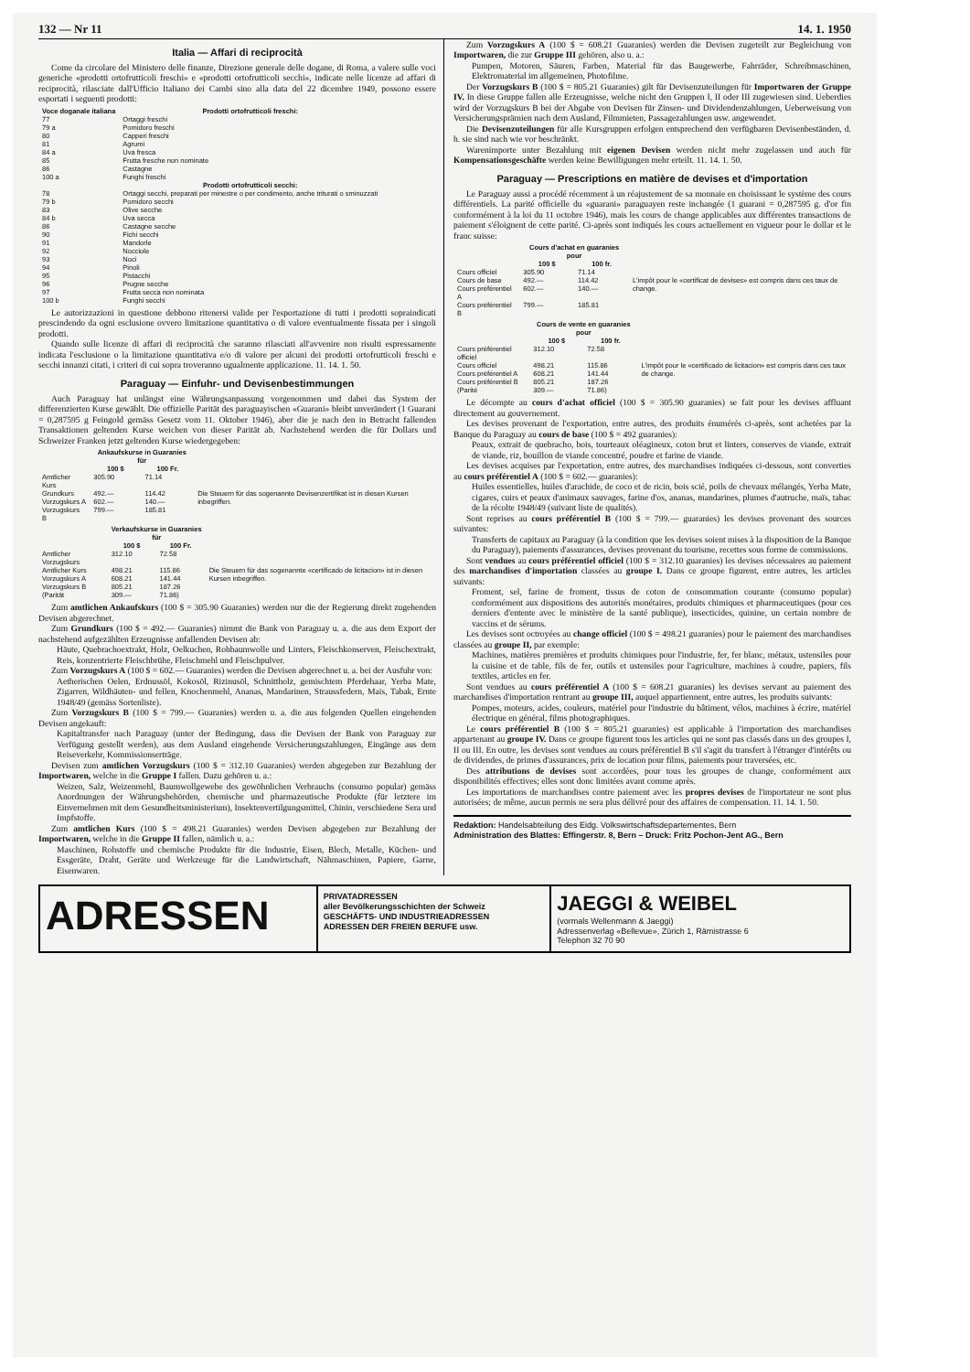132 — Nr 11 14. 1. 1950
Italia — Affari di reciprocità
Come da circolare del Ministero delle finanze, Direzione generale delle dogane, di Roma, a valere sulle voci generiche «prodotti ortofrutticoli freschi» e «prodotti ortofrutticoli secchi», indicate nelle licenze ad affari di reciprocità, rilasciate dall'Ufficio Italiano dei Cambi sino alla data del 22 dicembre 1949, possono essere esportati i seguenti prodotti:
| Voce doganale italiana | Prodotti ortofrutticoli freschi: |
| --- | --- |
| 77 | Ortaggi freschi |
| 79 a | Pomidoro freschi |
| 80 | Capperi freschi |
| 81 | Agrumi |
| 84 a | Uva fresca |
| 85 | Frutta fresche non nominate |
| 86 | Castagne |
| 100 a | Funghi freschi |
| | Prodotti ortofrutticoli secchi: |
| 78 | Ortaggi secchi, preparati per minestre o per condimento, anche triturati o sminuzzati |
| 79 b | Pomidoro secchi |
| 83 | Olive secche |
| 84 b | Uva secca |
| 86 | Castagne secche |
| 90 | Fichi secchi |
| 91 | Mandorle |
| 92 | Nocciole |
| 93 | Noci |
| 94 | Pinoli |
| 95 | Pistacchi |
| 96 | Prugne secche |
| 97 | Frutta secca non nominata |
| 100 b | Funghi secchi |
Le autorizzazioni in questione debbono ritenersi valide per l'esportazione di tutti i prodotti sopraindicati prescindendo da ogni esclusione ovvero limitazione quantitativa o di valore eventualmente fissata per i singoli prodotti.
Quando sulle licenze di affari di reciprocità che saranno rilasciati all'avvenire non risulti espressamente indicata l'esclusione o la limitazione quantitativa e/o di valore per alcuni dei prodotti ortofrutticoli freschi e secchi innanzi citati, i criteri di cui sopra troveranno ugualmente applicazione. 11. 14. 1. 50.
Paraguay — Einfuhr- und Devisenbestimmungen
Auch Paraguay hat unlängst eine Währungsanpassung vorgenommen und dabei das System der differenzierten Kurse gewählt. Die offizielle Parität des paraguayischen «Guarani» bleibt unverändert (1 Guarani = 0,287595 g Feingold gemäss Gesetz vom 11. Oktober 1946), aber die je nach den in Betracht fallenden Transaktionen geltenden Kurse weichen von dieser Parität ab. Nachstehend werden die für Dollars und Schweizer Franken jetzt geltenden Kurse wiedergegeben:
| | Ankaufskurse in Guaranies für | | |
| --- | --- | --- | --- |
| | 100 $ | 100 Fr. | |
| Amtlicher Kurs | 305.90 | 71.14 | |
| Grundkurs | 492.— | 114.42 | Die Steuern für das sogenannte Devisenzertifikat ist in diesen Kursen inbegriffen. |
| Vorzugskurs A | 602.— | 140.— | |
| Vorzugskurs B | 799.— | 185.81 | |
| | Verkaufskurse in Guaranies für | | |
| --- | --- | --- | --- |
| | 100 $ | 100 Fr. | |
| Amtlicher Vorzugskurs | 312.10 | 72.58 | |
| Amtlicher Kurs | 498.21 | 115.86 | Die Steuern für das sogenannte «certificado de licitacion» ist in diesen Kursen inbegriffen. |
| Vorzugskurs A | 608.21 | 141.44 | |
| Vorzugskurs B | 805.21 | 187.26 | |
| (Parität | 309.— | 71.86) | |
Zum amtlichen Ankaufskurs (100 $ = 305.90 Guaranies) werden nur die der Regierung direkt zugehenden Devisen abgerechnet.
Zum Grundkurs (100 $ = 492.— Guaranies) nimmt die Bank von Paraguay u. a. die aus dem Export der nachstehend aufgezählten Erzeugnisse anfallenden Devisen ab:
Häute, Quebrachoextrakt, Holz, Oelkuchen, Rohbaumwolle und Linters, Fleischkonserven, Fleischextrakt, Reis, konzentrierte Fleischbrühe, Fleischmehl und Fleischpulver.
Zum Vorzugskurs A (100 $ = 602.— Guaranies) werden die Devisen abgerechnet u. a. bei der Ausfuhr von:
Aetherischen Oelen, Erdnussöl, Kokosöl, Rizinusöl, Schnittholz, gemischtem Pferdehaar, Yerba Mate, Zigarren, Wildhäuten- und fellen, Knochenmehl, Ananas, Mandarinen, Straussfedern, Mais, Tabak, Ernte 1948/49 (gemäss Sortenliste).
Zum Vorzugskurs B (100 $ = 799.— Guaranies) werden u. a. die aus folgenden Quellen eingehenden Devisen angekauft:
Kapitaltransfer nach Paraguay (unter der Bedingung, dass die Devisen der Bank von Paraguay zur Verfügung gestellt werden), aus dem Ausland eingehende Versicherungszahlungen, Eingänge aus dem Reiseverkehr, Kommissionserträge.
Devisen zum amtlichen Vorzugskurs (100 $ = 312.10 Guaranies) werden abgegeben zur Bezahlung der Importwaren, welche in die Gruppe I fallen. Dazu gehören u. a.:
Weizen, Salz, Weizenmehl, Baumwollgewebe des gewöhnlichen Verbrauchs (consumo popular) gemäss Anordnungen der Währungsbehörden, chemische und pharmazeutische Produkte (für letztere im Einvernehmen mit dem Gesundheitsministerium), Insektenvertilgungsmittel, Chinin, verschiedene Sera und Impfstoffe.
Zum amtlichen Kurs (100 $ = 498.21 Guaranies) werden Devisen abgegeben zur Bezahlung der Importwaren, welche in die Gruppe II fallen, nämlich u. a.:
Maschinen, Rohstoffe und chemische Produkte für die Industrie, Eisen, Blech, Metalle, Küchen- und Essgeräte, Draht, Geräte und Werkzeuge für die Landwirtschaft, Nähmaschinen, Papiere, Garne, Eisenwaren.
Zum Vorzugskurs A (100 $ = 608.21 Guaranies) werden die Devisen zugeteilt zur Begleichung von Importwaren, die zur Gruppe III gehören, also u. a.:
Pumpen, Motoren, Säuren, Farben, Material für das Baugewerbe, Fahrräder, Schreibmaschinen, Elektromaterial im allgemeinen, Photofilme.
Der Vorzugskurs B (100 $ = 805.21 Guaranies) gilt für Devisenzuteilungen für Importwaren der Gruppe IV. In diese Gruppe fallen alle Erzeugnisse, welche nicht den Gruppen I, II oder III zugewiesen sind. Ueberdies wird der Vorzugskurs B bei der Abgabe von Devisen für Zinsen- und Dividendenzahlungen, Ueberweisung von Versicherungsprämien nach dem Ausland, Filmmieten, Passagezahlungen usw. angewendet.
Die Devisenzuteilungen für alle Kursgruppen erfolgen entsprechend den verfügbaren Devisenbeständen, d. h. sie sind nach wie vor beschränkt.
Warenimporte unter Bezahlung mit eigenen Devisen werden nicht mehr zugelassen und auch für Kompensationsgeschäfte werden keine Bewilligungen mehr erteilt. 11. 14. 1. 50.
Paraguay — Prescriptions en matière de devises et d'importation
Le Paraguay aussi a procédé récemment à un réajustement de sa monnaie en choisissant le système des cours différentiels. La parité officielle du «guarani» paraguayen reste inchangée (1 guarani = 0,287595 g. d'or fin conformément à la loi du 11 octobre 1946), mais les cours de change applicables aux différentes transactions de paiement s'éloignent de cette parité. Ci-après sont indiqués les cours actuellement en vigueur pour le dollar et le franc suisse:
| | Cours d'achat en guaranies pour | | |
| --- | --- | --- | --- |
| | 100 $ | 100 fr. | |
| Cours officiel | 305.90 | 71.14 | |
| Cours de base | 492.— | 114.42 | L'impôt pour le «certificat de devises» est compris dans ces taux de change. |
| Cours préférentiel A | 602.— | 140.— | |
| Cours préférentiel B | 799.— | 185.81 | |
| | Cours de vente en guaranies pour | | |
| --- | --- | --- | --- |
| | 100 $ | 100 fr. | |
| Cours préférentiel officiel | 312.10 | 72.58 | |
| Cours officiel | 498.21 | 115.86 | L'impôt pour le «certificado de licitacion» est compris dans ces taux de change. |
| Cours préférentiel A | 608.21 | 141.44 | |
| Cours préférentiel B | 805.21 | 187.26 | |
| (Parité | 309.— | 71.86) | |
Le décompte au cours d'achat officiel (100 $ = 305.90 guaranies) se fait pour les devises affluant directement au gouvernement.
Les devises provenant de l'exportation, entre autres, des produits énumérés ci-après, sont achetées par la Banque du Paraguay au cours de base (100 $ = 492 guaranies):
Peaux, extrait de quebracho, bois, tourteaux oléagineux, coton brut et linters, conserves de viande, extrait de viande, riz, bouillon de viande concentré, poudre et farine de viande.
Les devises acquises par l'exportation, entre autres, des marchandises indiquées ci-dessous, sont converties au cours préférentiel A (100 $ = 602.— guaranies):
Huiles essentielles, huiles d'arachide, de coco et de ricin, bois scié, poils de chevaux mélangés, Yerba Mate, cigares, cuirs et peaux d'animaux sauvages, farine d'os, ananas, mandarines, plumes d'autruche, maïs, tabac de la récolte 1948/49 (suivant liste de qualités).
Sont reprises au cours préférentiel B (100 $ = 799.— guaranies) les devises provenant des sources suivantes:
Transferts de capitaux au Paraguay (à la condition que les devises soient mises à la disposition de la Banque du Paraguay), paiements d'assurances, devises provenant du tourisme, recettes sous forme de commissions.
Sont vendues au cours préférentiel officiel (100 $ = 312.10 guaranies) les devises nécessaires au paiement des marchandises d'importation classées au groupe I. Dans ce groupe figurent, entre autres, les articles suivants:
Froment, sel, farine de froment, tissus de coton de consommation courante (consumo popular) conformément aux dispositions des autorités monétaires, produits chimiques et pharmaceutiques (pour ces derniers d'entente avec le ministère de la santé publique), insecticides, quinine, un certain nombre de vaccins et de sérums.
Les devises sont octroyées au change officiel (100 $ = 498.21 guaranies) pour le paiement des marchandises classées au groupe II, par exemple:
Machines, matières premières et produits chimiques pour l'industrie, fer, fer blanc, métaux, ustensiles pour la cuisine et de table, fils de fer, outils et ustensiles pour l'agriculture, machines à coudre, papiers, fils textiles, articles en fer.
Sont vendues au cours préférentiel A (100 $ = 608.21 guaranies) les devises servant au paiement des marchandises d'importation rentrant au groupe III, auquel appartiennent, entre autres, les produits suivants:
Pompes, moteurs, acides, couleurs, matériel pour l'industrie du bâtiment, vélos, machines à écrire, matériel électrique en général, films photographiques.
Le cours préférentiel B (100 $ = 805.21 guaranies) est applicable à l'importation des marchandises appartenant au groupe IV. Dans ce groupe figurent tous les articles qui ne sont pas classés dans un des groupes I, II ou III. En outre, les devises sont vendues au cours préférentiel B s'il s'agit du transfert à l'étranger d'intérêts ou de dividendes, de primes d'assurances, prix de location pour films, paiements pour traversées, etc.
Des attributions de devises sont accordées, pour tous les groupes de change, conformément aux disponibilités effectives; elles sont donc limitées avant comme après.
Les importations de marchandises contre paiement avec les propres devises de l'importateur ne sont plus autorisées; de même, aucun permis ne sera plus délivré pour des affaires de compensation. 11. 14. 1. 50.
Redaktion: Handelsabteilung des Eidg. Volkswirtschaftsdepartementes, Bern
Administration des Blattes: Effingerstr. 8, Bern – Druck: Fritz Pochon-Jent AG., Bern
ADRESSEN
PRIVATADRESSEN
aller Bevölkerungsschichten der Schweiz
GESCHÄFTS- UND INDUSTRIEADRESSEN
ADRESSEN DER FREIEN BERUFE usw.
JAEGGI & WEIBEL
(vormals Wellenmann & Jaeggi)
Adressenverlag «Bellevue», Zürich 1, Rämistrasse 6
Telephon 32 70 90